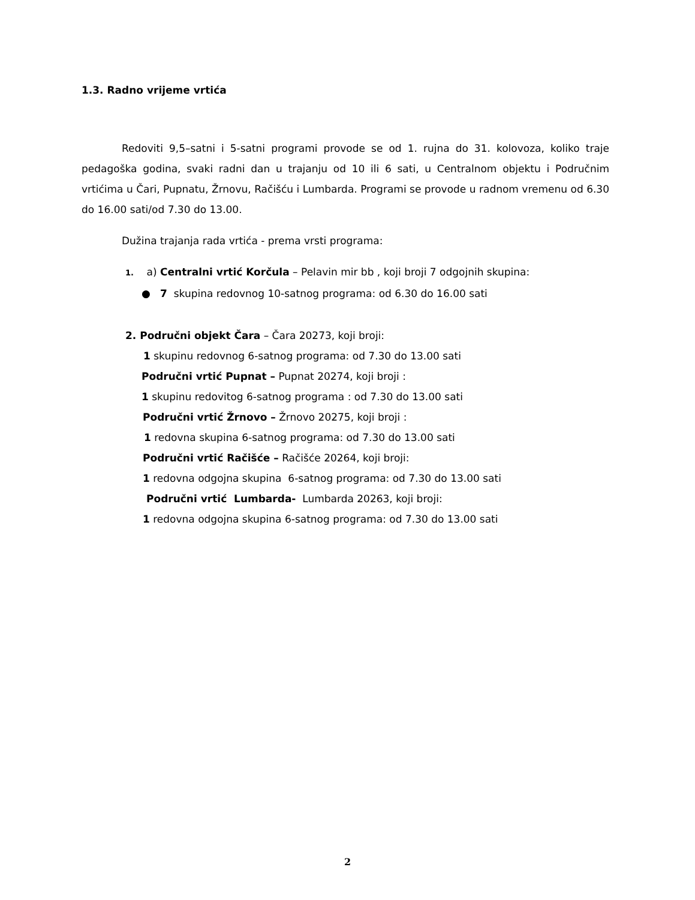1.3. Radno vrijeme vrtića
Redoviti 9,5–satni i 5-satni programi provode se od 1. rujna do 31. kolovoza, koliko traje pedagoška godina, svaki radni dan u trajanju od 10 ili 6 sati, u Centralnom objektu i Područnim vrtićima u Čari, Pupnatu, Žrnovu, Račišću i Lumbarda. Programi se provode u radnom vremenu od 6.30 do 16.00 sati/od 7.30 do 13.00.
Dužina trajanja rada vrtića - prema vrsti programa:
1. a) Centralni vrtić Korčula – Pelavin mir bb , koji broji 7 odgojnih skupina:
● 7 skupina redovnog 10-satnog programa: od 6.30 do 16.00 sati
2. Područni objekt Čara – Čara 20273, koji broji:
1 skupinu redovnog 6-satnog programa: od 7.30 do 13.00 sati
Područni vrtić Pupnat – Pupnat 20274, koji broji :
1 skupinu redovitog 6-satnog programa : od 7.30 do 13.00 sati
Područni vrtić Žrnovo – Žrnovo 20275, koji broji :
1 redovna skupina 6-satnog programa: od 7.30 do 13.00 sati
Područni vrtić Račišće – Račišće 20264, koji broji:
1 redovna odgojna skupina 6-satnog programa: od 7.30 do 13.00 sati
Područni vrtić Lumbarda- Lumbarda 20263, koji broji:
1 redovna odgojna skupina 6-satnog programa: od 7.30 do 13.00 sati
2